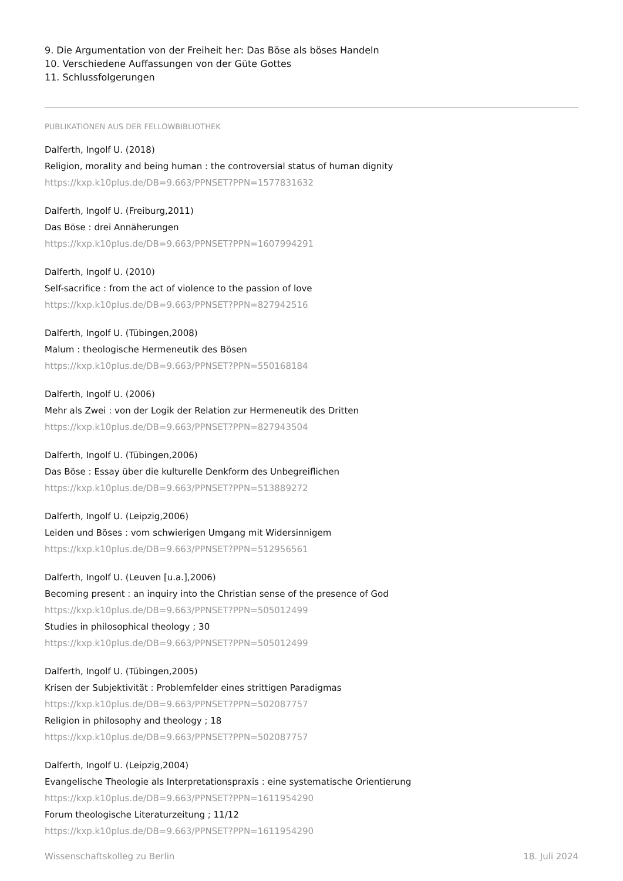9. Die Argumentation von der Freiheit her: Das Böse als böses Handeln
10. Verschiedene Auffassungen von der Güte Gottes
11. Schlussfolgerungen
PUBLIKATIONEN AUS DER FELLOWBIBLIOTHEK
Dalferth, Ingolf U. (2018)
Religion, morality and being human : the controversial status of human dignity
https://kxp.k10plus.de/DB=9.663/PPNSET?PPN=1577831632
Dalferth, Ingolf U. (Freiburg,2011)
Das Böse : drei Annäherungen
https://kxp.k10plus.de/DB=9.663/PPNSET?PPN=1607994291
Dalferth, Ingolf U. (2010)
Self-sacrifice : from the act of violence to the passion of love
https://kxp.k10plus.de/DB=9.663/PPNSET?PPN=827942516
Dalferth, Ingolf U. (Tübingen,2008)
Malum : theologische Hermeneutik des Bösen
https://kxp.k10plus.de/DB=9.663/PPNSET?PPN=550168184
Dalferth, Ingolf U. (2006)
Mehr als Zwei : von der Logik der Relation zur Hermeneutik des Dritten
https://kxp.k10plus.de/DB=9.663/PPNSET?PPN=827943504
Dalferth, Ingolf U. (Tübingen,2006)
Das Böse : Essay über die kulturelle Denkform des Unbegreiflichen
https://kxp.k10plus.de/DB=9.663/PPNSET?PPN=513889272
Dalferth, Ingolf U. (Leipzig,2006)
Leiden und Böses : vom schwierigen Umgang mit Widersinnigem
https://kxp.k10plus.de/DB=9.663/PPNSET?PPN=512956561
Dalferth, Ingolf U. (Leuven [u.a.],2006)
Becoming present : an inquiry into the Christian sense of the presence of God
https://kxp.k10plus.de/DB=9.663/PPNSET?PPN=505012499
Studies in philosophical theology ; 30
https://kxp.k10plus.de/DB=9.663/PPNSET?PPN=505012499
Dalferth, Ingolf U. (Tübingen,2005)
Krisen der Subjektivität : Problemfelder eines strittigen Paradigmas
https://kxp.k10plus.de/DB=9.663/PPNSET?PPN=502087757
Religion in philosophy and theology ; 18
https://kxp.k10plus.de/DB=9.663/PPNSET?PPN=502087757
Dalferth, Ingolf U. (Leipzig,2004)
Evangelische Theologie als Interpretationspraxis : eine systematische Orientierung
https://kxp.k10plus.de/DB=9.663/PPNSET?PPN=1611954290
Forum theologische Literaturzeitung ; 11/12
https://kxp.k10plus.de/DB=9.663/PPNSET?PPN=1611954290
Wissenschaftskolleg zu Berlin 18. Juli 2024